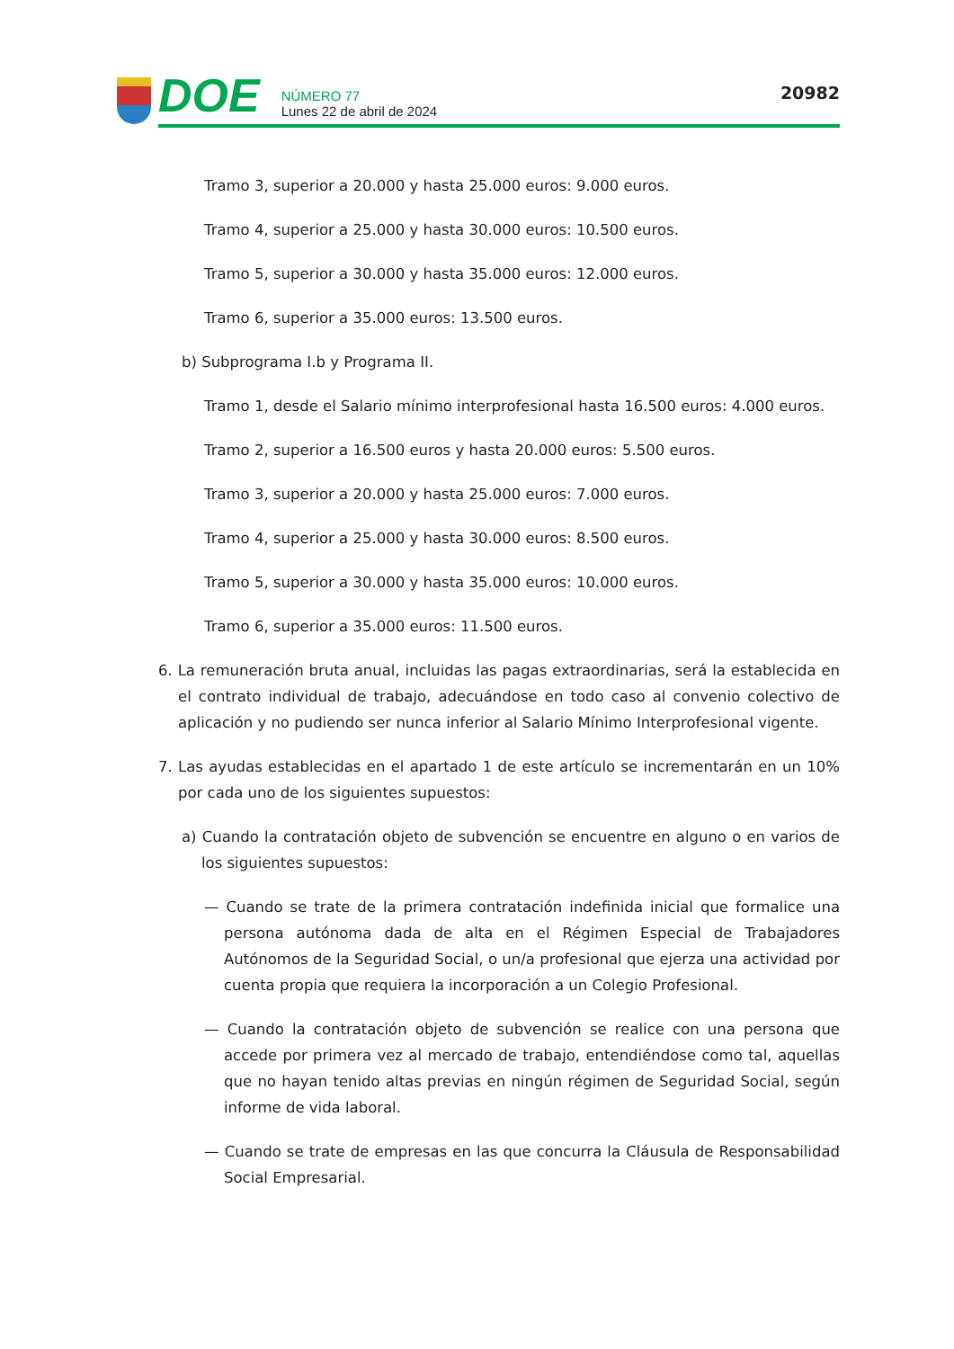DOE
NÚMERO 77
Lunes 22 de abril de 2024
20982
Tramo 3, superior a 20.000 y hasta 25.000 euros: 9.000 euros.
Tramo 4, superior a 25.000 y hasta 30.000 euros: 10.500 euros.
Tramo 5, superior a 30.000 y hasta 35.000 euros: 12.000 euros.
Tramo 6, superior a 35.000 euros: 13.500 euros.
b) Subprograma I.b y Programa II.
Tramo 1, desde el Salario mínimo interprofesional hasta 16.500 euros: 4.000 euros.
Tramo 2, superior a 16.500 euros y hasta 20.000 euros: 5.500 euros.
Tramo 3, superior a 20.000 y hasta 25.000 euros: 7.000 euros.
Tramo 4, superior a 25.000 y hasta 30.000 euros: 8.500 euros.
Tramo 5, superior a 30.000 y hasta 35.000 euros: 10.000 euros.
Tramo 6, superior a 35.000 euros: 11.500 euros.
6. La remuneración bruta anual, incluidas las pagas extraordinarias, será la establecida en el contrato individual de trabajo, adecuándose en todo caso al convenio colectivo de aplicación y no pudiendo ser nunca inferior al Salario Mínimo Interprofesional vigente.
7. Las ayudas establecidas en el apartado 1 de este artículo se incrementarán en un 10% por cada uno de los siguientes supuestos:
a) Cuando la contratación objeto de subvención se encuentre en alguno o en varios de los siguientes supuestos:
— Cuando se trate de la primera contratación indefinida inicial que formalice una persona autónoma dada de alta en el Régimen Especial de Trabajadores Autónomos de la Seguridad Social, o un/a profesional que ejerza una actividad por cuenta propia que requiera la incorporación a un Colegio Profesional.
— Cuando la contratación objeto de subvención se realice con una persona que accede por primera vez al mercado de trabajo, entendiéndose como tal, aquellas que no hayan tenido altas previas en ningún régimen de Seguridad Social, según informe de vida laboral.
— Cuando se trate de empresas en las que concurra la Cláusula de Responsabilidad Social Empresarial.